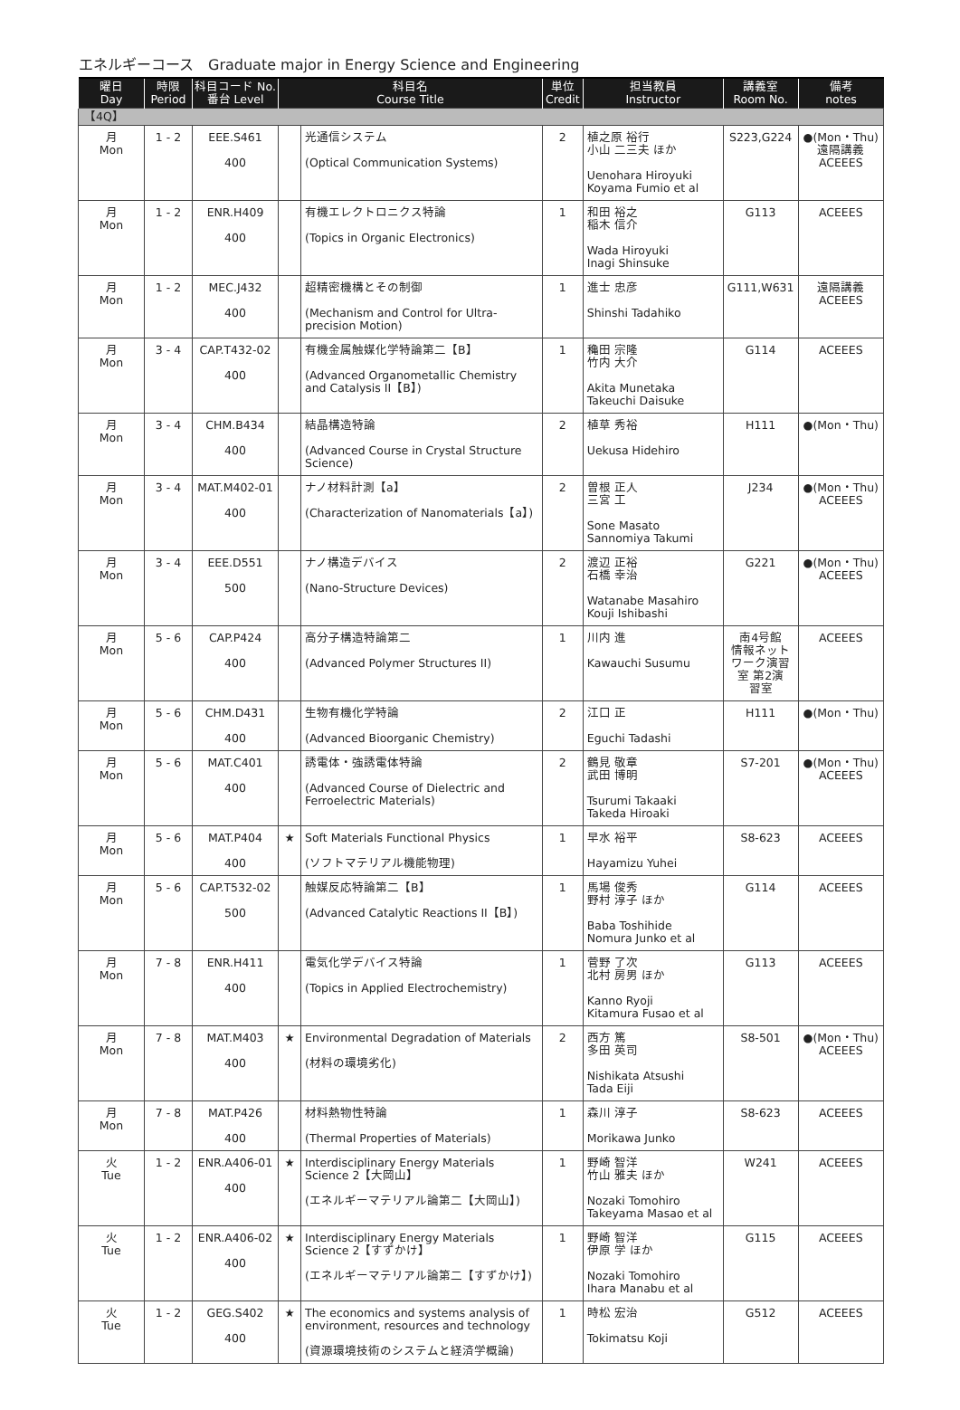エネルギーコース　Graduate major in Energy Science and Engineering
| 曜日 Day | 時限 Period | 科目コード No. 番台 Level | 科目名 Course Title | | 単位 Credit | 担当教員 Instructor | 講義室 Room No. | 備考 notes |
| --- | --- | --- | --- | --- | --- | --- | --- | --- |
| 【4Q】 | | | | | | | | |
| 月 Mon | 1 - 2 | EEE.S461 400 | | 光通信システム (Optical Communication Systems) | 2 | 植之原 裕行 小山 二三夫 ほか Uenohara Hiroyuki Koyama Fumio et al | S223,G224 | ●(Mon・Thu) 遠隔講義 ACEEES |
| 月 Mon | 1 - 2 | ENR.H409 400 | | 有機エレクトロニクス特論 (Topics in Organic Electronics) | 1 | 和田 裕之 稲木 信介 Wada Hiroyuki Inagi Shinsuke | G113 | ACEEES |
| 月 Mon | 1 - 2 | MEC.J432 400 | | 超精密機構とその制御 (Mechanism and Control for Ultra-precision Motion) | 1 | 進士 忠彦 Shinshi Tadahiko | G111,W631 | 遠隔講義 ACEEES |
| 月 Mon | 3 - 4 | CAP.T432-02 400 | | 有機金属触媒化学特論第二【B】 (Advanced Organometallic Chemistry and Catalysis II【B】) | 1 | 穐田 宗隆 竹内 大介 Akita Munetaka Takeuchi Daisuke | G114 | ACEEES |
| 月 Mon | 3 - 4 | CHM.B434 400 | | 結晶構造特論 (Advanced Course in Crystal Structure Science) | 2 | 植草 秀裕 Uekusa Hidehiro | H111 | ●(Mon・Thu) |
| 月 Mon | 3 - 4 | MAT.M402-01 400 | | ナノ材料計測【a】 (Characterization of Nanomaterials【a】) | 2 | 曽根 正人 三宮 工 Sone Masato Sannomiya Takumi | J234 | ●(Mon・Thu) ACEEES |
| 月 Mon | 3 - 4 | EEE.D551 500 | | ナノ構造デバイス (Nano-Structure Devices) | 2 | 渡辺 正裕 石橋 幸治 Watanabe Masahiro Kouji Ishibashi | G221 | ●(Mon・Thu) ACEEES |
| 月 Mon | 5 - 6 | CAP.P424 400 | | 高分子構造特論第二 (Advanced Polymer Structures II) | 1 | 川内 進 Kawauchi Susumu | 南4号館 情報ネット ワーク演習 室 第2演 習室 | ACEEES |
| 月 Mon | 5 - 6 | CHM.D431 400 | | 生物有機化学特論 (Advanced Bioorganic Chemistry) | 2 | 江口 正 Eguchi Tadashi | H111 | ●(Mon・Thu) |
| 月 Mon | 5 - 6 | MAT.C401 400 | | 誘電体・強誘電体特論 (Advanced Course of Dielectric and Ferroelectric Materials) | 2 | 鶴見 敬章 武田 博明 Tsurumi Takaaki Takeda Hiroaki | S7-201 | ●(Mon・Thu) ACEEES |
| 月 Mon | 5 - 6 | MAT.P404 400 | ★ | Soft Materials Functional Physics (ソフトマテリアル機能物理) | 1 | 早水 裕平 Hayamizu Yuhei | S8-623 | ACEEES |
| 月 Mon | 5 - 6 | CAP.T532-02 500 | | 触媒反応特論第二【B】 (Advanced Catalytic Reactions II【B】) | 1 | 馬場 俊秀 野村 淳子 ほか Baba Toshihide Nomura Junko et al | G114 | ACEEES |
| 月 Mon | 7 - 8 | ENR.H411 400 | | 電気化学デバイス特論 (Topics in Applied Electrochemistry) | 1 | 菅野 了次 北村 房男 ほか Kanno Ryoji Kitamura Fusao et al | G113 | ACEEES |
| 月 Mon | 7 - 8 | MAT.M403 400 | ★ | Environmental Degradation of Materials (材料の環境劣化) | 2 | 西方 篤 多田 英司 Nishikata Atsushi Tada Eiji | S8-501 | ●(Mon・Thu) ACEEES |
| 月 Mon | 7 - 8 | MAT.P426 400 | | 材料熱物性特論 (Thermal Properties of Materials) | 1 | 森川 淳子 Morikawa Junko | S8-623 | ACEEES |
| 火 Tue | 1 - 2 | ENR.A406-01 400 | ★ | Interdisciplinary Energy Materials Science 2【大岡山】 (エネルギーマテリアル論第二【大岡山】) | 1 | 野崎 智洋 竹山 雅夫 ほか Nozaki Tomohiro Takeyama Masao et al | W241 | ACEEES |
| 火 Tue | 1 - 2 | ENR.A406-02 400 | ★ | Interdisciplinary Energy Materials Science 2【すずかけ】 (エネルギーマテリアル論第二【すずかけ】) | 1 | 野崎 智洋 伊原 学 ほか Nozaki Tomohiro Ihara Manabu et al | G115 | ACEEES |
| 火 Tue | 1 - 2 | GEG.S402 400 | ★ | The economics and systems analysis of environment, resources and technology (資源環境技術のシステムと経済学概論) | 1 | 時松 宏治 Tokimatsu Koji | G512 | ACEEES |